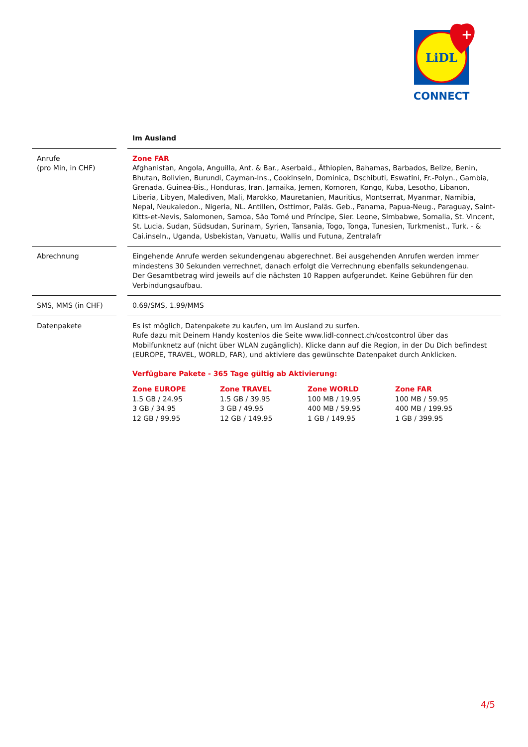LiDL
+
CONNECT
| | | Im Ausland |
| --- | --- | --- |
| Anrufe (pro Min, in CHF) | | Zone FAR Afghanistan, Angola, Anguilla, Ant. & Bar., Aserbaid., Äthiopien, Bahamas, Barbados, Belize, Benin, Bhutan, Bolivien, Burundi, Cayman-Ins., Cookinseln, Dominica, Dschibuti, Eswatini, Fr.-Polyn., Gambia, Grenada, Guinea-Bis., Honduras, Iran, Jamaika, Jemen, Komoren, Kongo, Kuba, Lesotho, Libanon, Liberia, Libyen, Malediven, Mali, Marokko, Mauretanien, Mauritius, Montserrat, Myanmar, Namibia, Nepal, Neukaledon., Nigeria, NL. Antillen, Osttimor, Paläs. Geb., Panama, Papua-Neug., Paraguay, Saint-Kitts-et-Nevis, Salomonen, Samoa, São Tomé und Príncipe, Sier. Leone, Simbabwe, Somalia, St. Vincent, St. Lucia, Sudan, Südsudan, Surinam, Syrien, Tansania, Togo, Tonga, Tunesien, Turkmenist., Turk. - & Cai.inseln., Uganda, Usbekistan, Vanuatu, Wallis und Futuna, Zentralafr |
| Abrechnung | | Eingehende Anrufe werden sekundengenau abgerechnet. Bei ausgehenden Anrufen werden immer mindestens 30 Sekunden verrechnet, danach erfolgt die Verrechnung ebenfalls sekundengenau. Der Gesamtbetrag wird jeweils auf die nächsten 10 Rappen aufgerundet. Keine Gebühren für den Verbindungsaufbau. |
| SMS, MMS (in CHF) | | 0.69/SMS, 1.99/MMS |
| Datenpakete | | Es ist möglich, Datenpakete zu kaufen, um im Ausland zu surfen. Rufe dazu mit Deinem Handy kostenlos die Seite www.lidl-connect.ch/costcontrol über das Mobilfunknetz auf (nicht über WLAN zugänglich). Klicke dann auf die Region, in der Du Dich befindest (EUROPE, TRAVEL, WORLD, FAR), und aktiviere das gewünschte Datenpaket durch Anklicken. Verfügbare Pakete - 365 Tage gültig ab Aktivierung: Zone EUROPE 1.5 GB / 24.95 3 GB / 34.95 12 GB / 99.95 Zone TRAVEL 1.5 GB / 39.95 3 GB / 49.95 12 GB / 149.95 Zone WORLD 100 MB / 19.95 400 MB / 59.95 1 GB / 149.95 Zone FAR 100 MB / 59.95 400 MB / 199.95 1 GB / 399.95 |
4/5